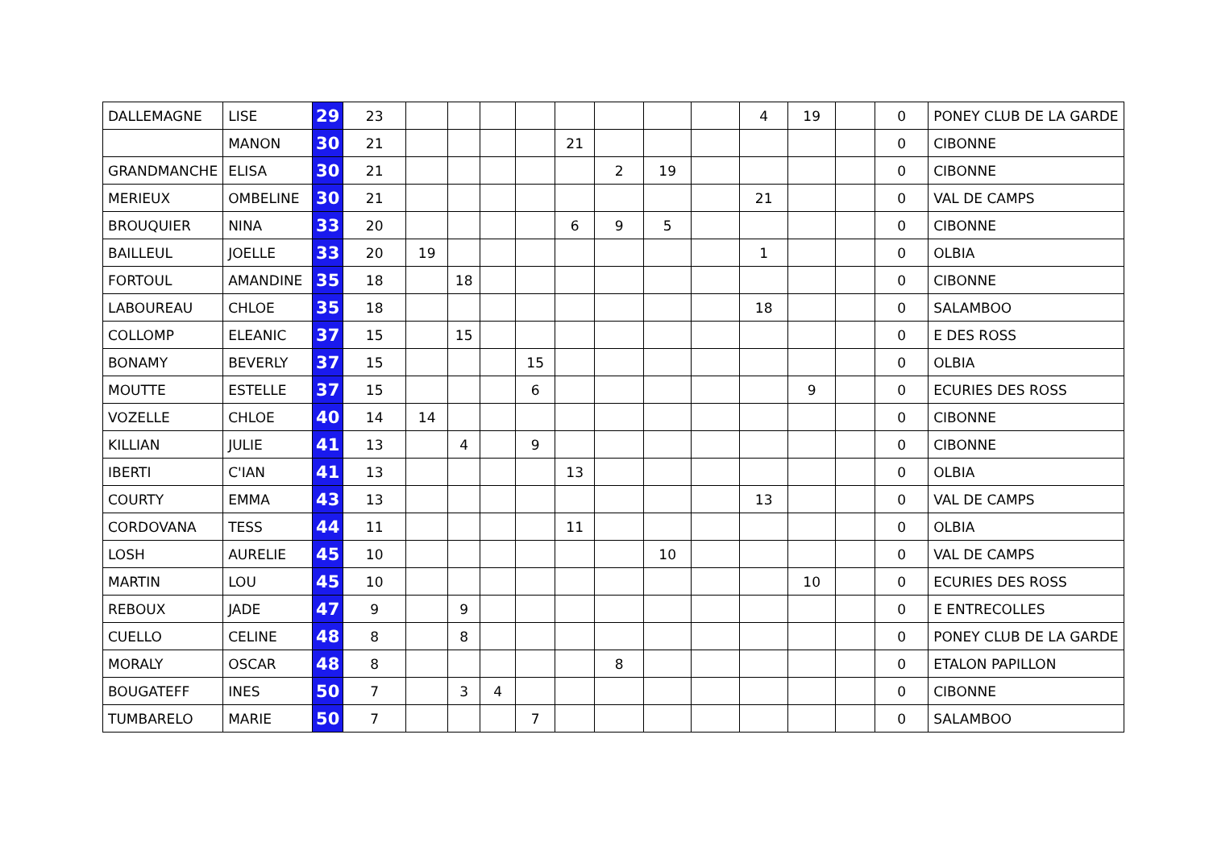| DALLEMAGNE | LISE | 29 | 23 | | | | | | | | | 4 | 19 | | 0 | PONEY CLUB DE LA GARDE |
| | MANON | 30 | 21 | | | | | 21 | | | | | | | 0 | CIBONNE |
| GRANDMANCHE | ELISA | 30 | 21 | | | | | | 2 | 19 | | | | | 0 | CIBONNE |
| MERIEUX | OMBELINE | 30 | 21 | | | | | | | | | 21 | | | 0 | VAL DE CAMPS |
| BROUQUIER | NINA | 33 | 20 | | | | | 6 | 9 | 5 | | | | | 0 | CIBONNE |
| BAILLEUL | JOELLE | 33 | 20 | 19 | | | | | | | | 1 | | | 0 | OLBIA |
| FORTOUL | AMANDINE | 35 | 18 | | 18 | | | | | | | | | | 0 | CIBONNE |
| LABOUREAU | CHLOE | 35 | 18 | | | | | | | | | 18 | | | 0 | SALAMBOO |
| COLLOMP | ELEANIC | 37 | 15 | | 15 | | | | | | | | | | 0 | E DES ROSS |
| BONAMY | BEVERLY | 37 | 15 | | | | 15 | | | | | | | | 0 | OLBIA |
| MOUTTE | ESTELLE | 37 | 15 | | | | 6 | | | | | | 9 | | 0 | ECURIES DES ROSS |
| VOZELLE | CHLOE | 40 | 14 | 14 | | | | | | | | | | | 0 | CIBONNE |
| KILLIAN | JULIE | 41 | 13 | | 4 | | 9 | | | | | | | | 0 | CIBONNE |
| IBERTI | C'IAN | 41 | 13 | | | | | 13 | | | | | | | 0 | OLBIA |
| COURTY | EMMA | 43 | 13 | | | | | | | | | 13 | | | 0 | VAL DE CAMPS |
| CORDOVANA | TESS | 44 | 11 | | | | | 11 | | | | | | | 0 | OLBIA |
| LOSH | AURELIE | 45 | 10 | | | | | | | 10 | | | | | 0 | VAL DE CAMPS |
| MARTIN | LOU | 45 | 10 | | | | | | | | | | 10 | | 0 | ECURIES DES ROSS |
| REBOUX | JADE | 47 | 9 | | 9 | | | | | | | | | | 0 | E ENTRECOLLES |
| CUELLO | CELINE | 48 | 8 | | 8 | | | | | | | | | | 0 | PONEY CLUB DE LA GARDE |
| MORALY | OSCAR | 48 | 8 | | | | | | 8 | | | | | | 0 | ETALON PAPILLON |
| BOUGATEFF | INES | 50 | 7 | | 3 | 4 | | | | | | | | | 0 | CIBONNE |
| TUMBARELO | MARIE | 50 | 7 | | | | 7 | | | | | | | | 0 | SALAMBOO |